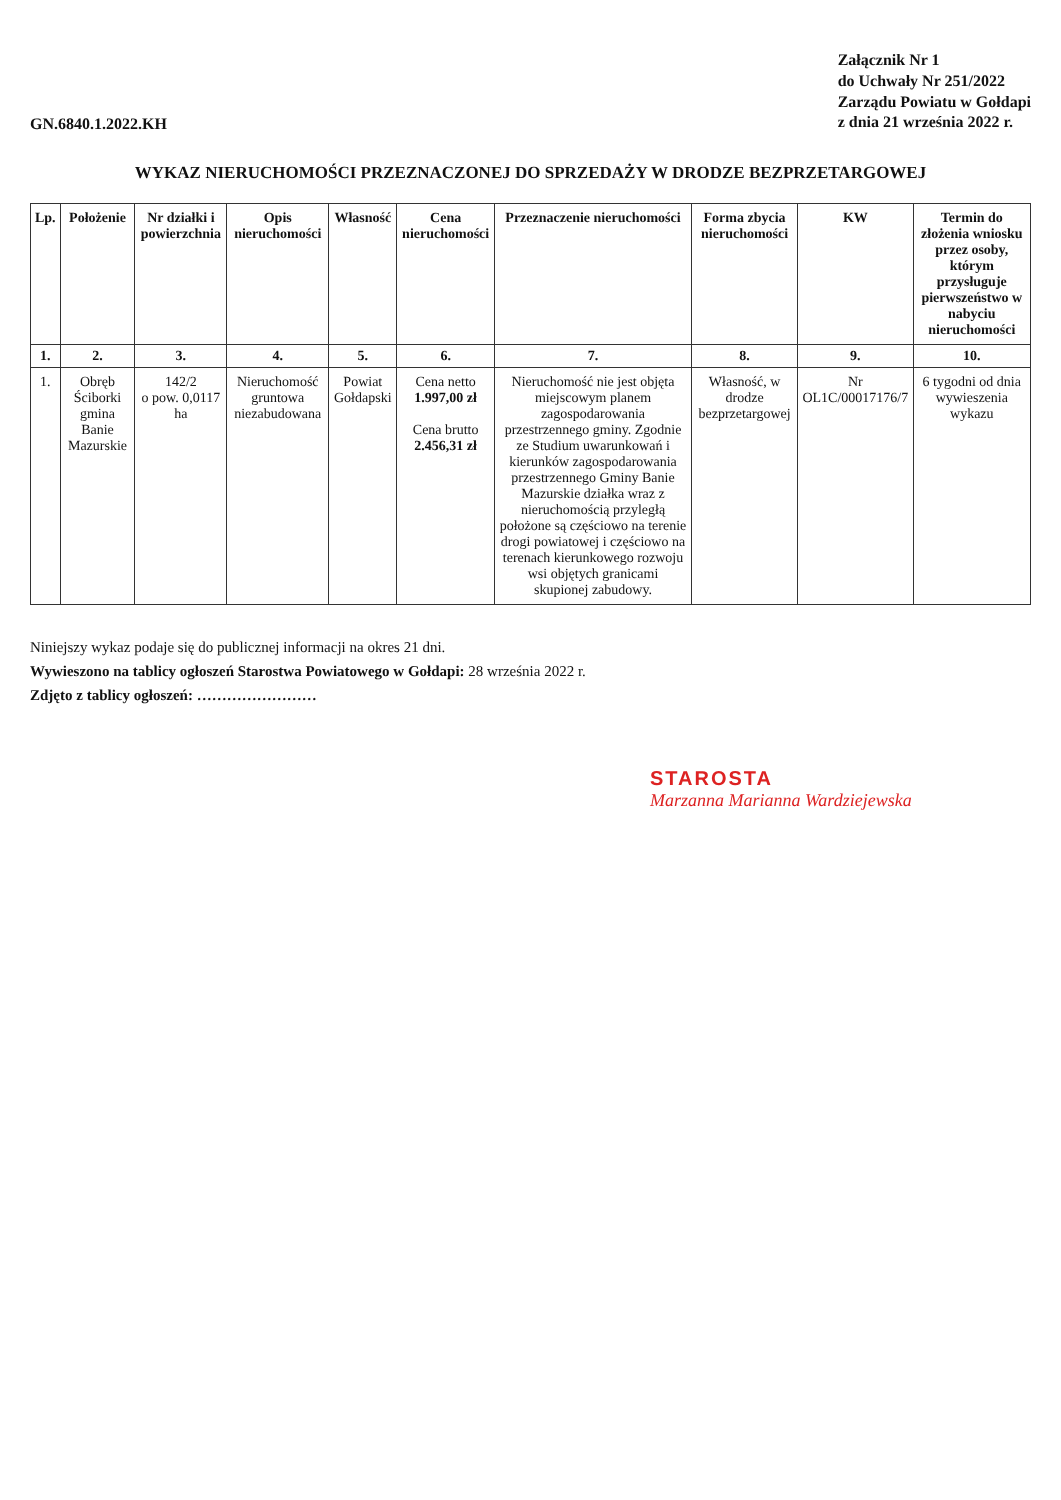GN.6840.1.2022.KH
Załącznik Nr 1
do Uchwały Nr 251/2022
Zarządu Powiatu w Gołdapi
z dnia 21 września 2022 r.
WYKAZ NIERUCHOMOŚCI PRZEZNACZONEJ DO SPRZEDAŻY W DRODZE BEZPRZETARGOWEJ
| Lp. | Położenie | Nr działki i powierzchnia | Opis nieruchomości | Własność | Cena nieruchomości | Przeznaczenie nieruchomości | Forma zbycia nieruchomości | KW | Termin do złożenia wniosku przez osoby, którym przysługuje pierwszeństwo w nabyciu nieruchomości |
| --- | --- | --- | --- | --- | --- | --- | --- | --- | --- |
| 1. | 2. | 3. | 4. | 5. | 6. | 7. | 8. | 9. | 10. |
| 1. | Obręb Ściborki gmina Banie Mazurskie | 142/2 o pow. 0,0117 ha | Nieruchomość gruntowa niezabudowana | Powiat Gołdapski | Cena netto 1.997,00 zł Cena brutto 2.456,31 zł | Nieruchomość nie jest objęta miejscowym planem zagospodarowania przestrzennego gminy. Zgodnie ze Studium uwarunkowań i kierunków zagospodarowania przestrzennego Gminy Banie Mazurskie działka wraz z nieruchomością przyległą położone są częściowo na terenie drogi powiatowej i częściowo na terenach kierunkowego rozwoju wsi objętych granicami skupionej zabudowy. | Własność, w drodze bezprzetargowej | Nr OL1C/00017176/7 | 6 tygodni od dnia wywieszenia wykazu |
Niniejszy wykaz podaje się do publicznej informacji na okres 21 dni.
Wywieszono na tablicy ogłoszeń Starostwa Powiatowego w Gołdapi: 28 września 2022 r.
Zdjęto z tablicy ogłoszeń: ……………………
STAROSTA
Marzanna Marianna Wardziejewska